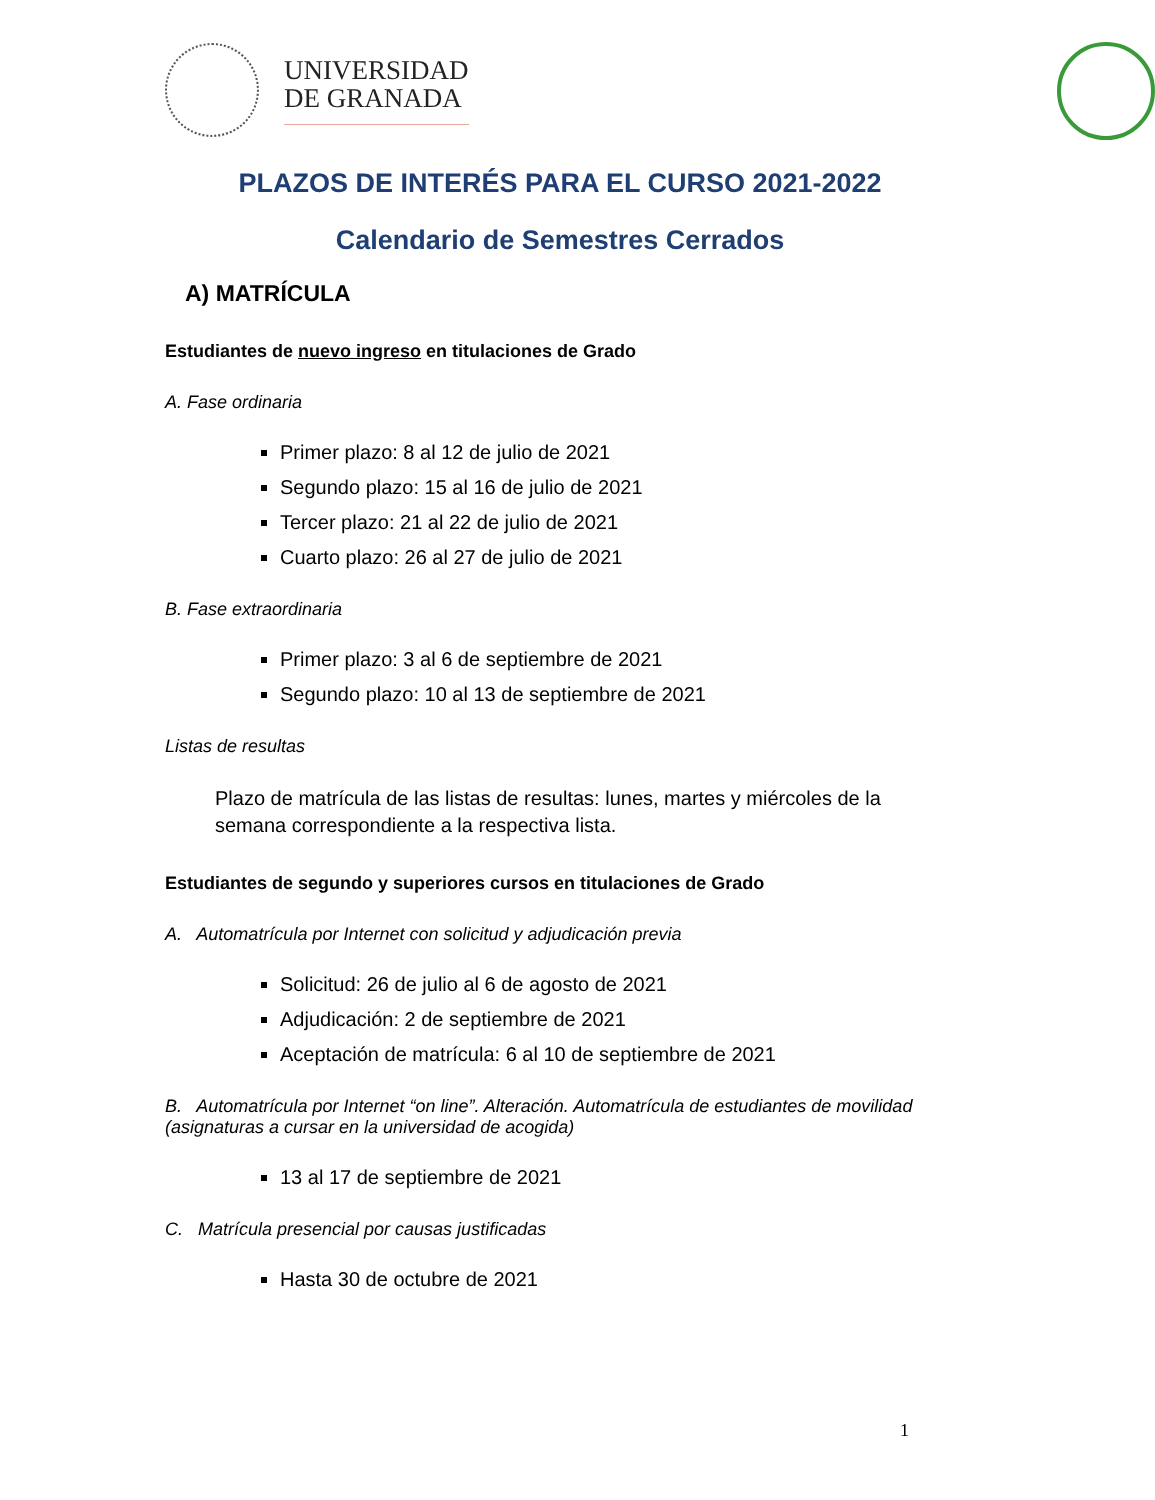UNIVERSIDAD
DE GRANADA
PLAZOS DE INTERÉS PARA EL CURSO 2021-2022
Calendario de Semestres Cerrados
A) MATRÍCULA
Estudiantes de nuevo ingreso en titulaciones de Grado
A. Fase ordinaria
Primer plazo: 8 al 12 de julio de 2021
Segundo plazo: 15 al 16 de julio de 2021
Tercer plazo: 21 al 22 de julio de 2021
Cuarto plazo: 26 al 27 de julio de 2021
B. Fase extraordinaria
Primer plazo: 3 al 6 de septiembre de 2021
Segundo plazo: 10 al 13 de septiembre de 2021
Listas de resultas
Plazo de matrícula de las listas de resultas: lunes, martes y miércoles de la semana correspondiente a la respectiva lista.
Estudiantes de segundo y superiores cursos en titulaciones de Grado
A. Automatrícula por Internet con solicitud y adjudicación previa
Solicitud: 26 de julio al 6 de agosto de 2021
Adjudicación: 2 de septiembre de 2021
Aceptación de matrícula: 6 al 10 de septiembre de 2021
B. Automatrícula por Internet “on line”. Alteración. Automatrícula de estudiantes de movilidad (asignaturas a cursar en la universidad de acogida)
13 al 17 de septiembre de 2021
C. Matrícula presencial por causas justificadas
Hasta 30 de octubre de 2021
1